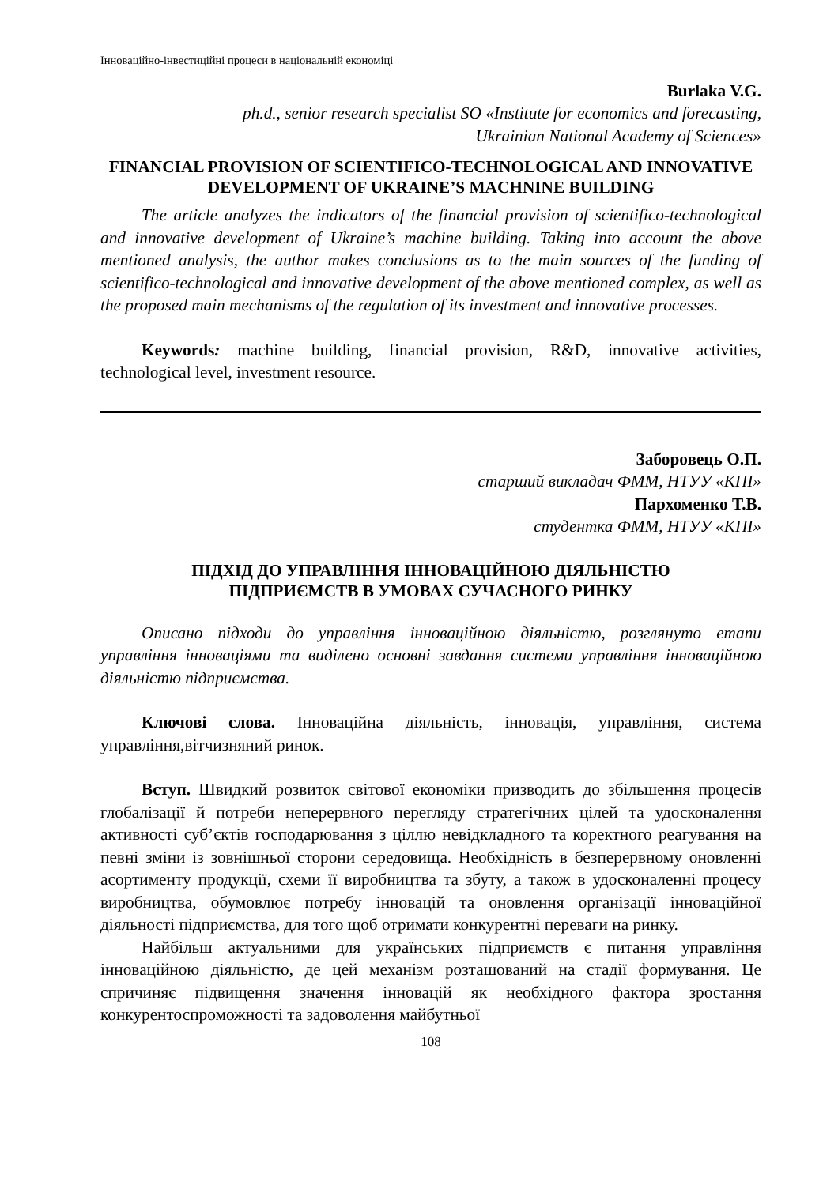Інноваційно-інвестиційні процеси в національній економіці
Burlaka V.G.
ph.d., senior research specialist SO «Institute for economics and forecasting,
Ukrainian National Academy of Sciences»
FINANCIAL PROVISION OF SCIENTIFICO-TECHNOLOGICAL AND INNOVATIVE DEVELOPMENT OF UKRAINE’S MACHNINE BUILDING
The article analyzes the indicators of the financial provision of scientifico-technological and innovative development of Ukraine’s machine building. Taking into account the above mentioned analysis, the author makes conclusions as to the main sources of the funding of scientifico-technological and innovative development of the above mentioned complex, as well as the proposed main mechanisms of the regulation of its investment and innovative processes.
Keywords: machine building, financial provision, R&D, innovative activities, technological level, investment resource.
Заборовець О.П.
старший викладач ФММ, НТУУ «КПІ»
Пархоменко Т.В.
студентка ФММ, НТУУ «КПІ»
ПІДХІД ДО УПРАВЛІННЯ ІННОВАЦІЙНОЮ ДІЯЛЬНІСТЮ
ПІДПРИЄМСТВ В УМОВАХ СУЧАСНОГО РИНКУ
Описано підходи до управління інноваційною діяльністю, розглянуто етапи управління інноваціями та виділено основні завдання системи управління інноваційною діяльністю підприємства.
Ключові слова. Інноваційна діяльність, інновація, управління, система управління,вітчизняний ринок.
Вступ. Швидкий розвиток світової економіки призводить до збільшення процесів глобалізації й потреби неперервного перегляду стратегічних цілей та удосконалення активності суб’єктів господарювання з ціллю невідкладного та коректного реагування на певні зміни із зовнішньої сторони середовища. Необхідність в безперервному оновленні асортименту продукції, схеми її виробництва та збуту, а також в удосконаленні процесу виробництва, обумовлює потребу інновацій та оновлення організації інноваційної діяльності підприємства, для того щоб отримати конкурентні переваги на ринку.
Найбільш актуальними для українських підприємств є питання управління інноваційною діяльністю, де цей механізм розташований на стадії формування. Це спричиняє підвищення значення інновацій як необхідного фактора зростання конкурентоспроможності та задоволення майбутньої
108